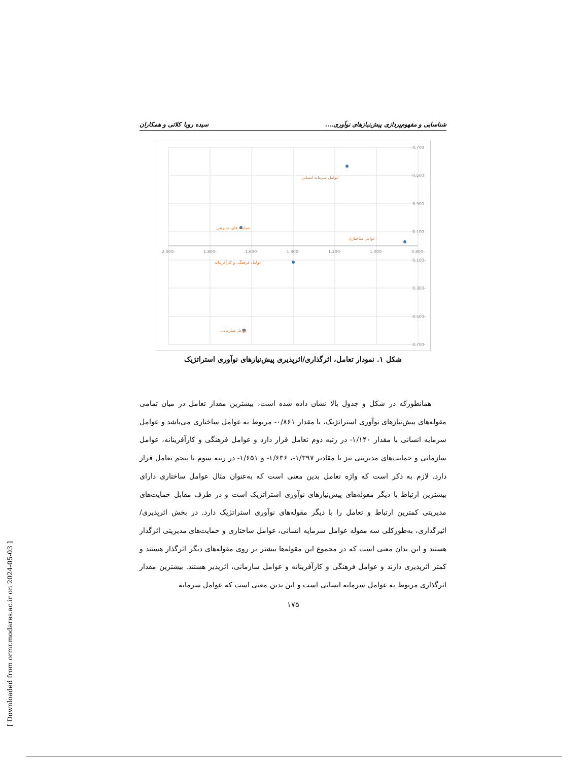شناسایی و مفهوم‌پردازی پیش‌نیازهای نوآوری.... سیده رویا کلاتی و همکاران
-2.000
-1.800
-1.600
-1.400
-1.200
-1.000
-0.800
0.700
0.500
0.300
0.100
-0.100
-0.300
-0.500
-0.700
عوامل سرمایه انسانی
حمایت های مدیریتی
عوامل ساختاری
عوامل فرهنگی و کارآفرینانه
عوامل سازمانی
شکل ۱. نمودار تعامل، اثرگذاری/اثرپذیری پیش‌نیازهای نوآوری استراتژیک
همانطورکه در شکل و جدول بالا نشان داده شده است، بیشترین مقدار تعامل در میان تمامی مقوله‌های پیش‌نیازهای نوآوری استراتژیک، با مقدار ۰/۸۶۱- مربوط به عوامل ساختاری می‌باشد و عوامل سرمایه انسانی با مقدار ۱/۱۴۰- در رتبه دوم تعامل قرار دارد و عوامل فرهنگی و کارآفرینانه، عوامل سازمانی و حمایت‌های مدیریتی نیز با مقادیر ۱/۳۹۷-، ۱/۶۳۶- و ۱/۶۵۱- در رتبه سوم تا پنجم تعامل قرار دارد. لازم به ذکر است که واژه تعامل بدین معنی است که به‌عنوان مثال عوامل ساختاری دارای بیشترین ارتباط با دیگر مقوله‌های پیش‌نیازهای نوآوری استراتژیک است و در طرف مقابل حمایت‌های مدیریتی کمترین ارتباط و تعامل را با دیگر مقوله‌های نوآوری استراتژیک دارد. در بخش اثرپذیری/اثیرگذاری، به‌طورکلی سه مقوله عوامل سرمایه انسانی، عوامل ساختاری و حمایت‌های مدیریتی اثرگذار هستند و این بدان معنی است که در مجموع این مقوله‌ها بیشتر بر روی مقوله‌های دیگر اثرگذار هستند و کمتر اثرپذیری دارند و عوامل فرهنگی و کارآفرینانه و عوامل سازمانی، اثرپذیر هستند. بیشترین مقدار اثرگذاری مربوط به عوامل سرمایه انسانی است و این بدین معنی است که عوامل سرمایه
۱۷۵
[ Downloaded from ormr.modares.ac.ir on 2024-05-03 ]